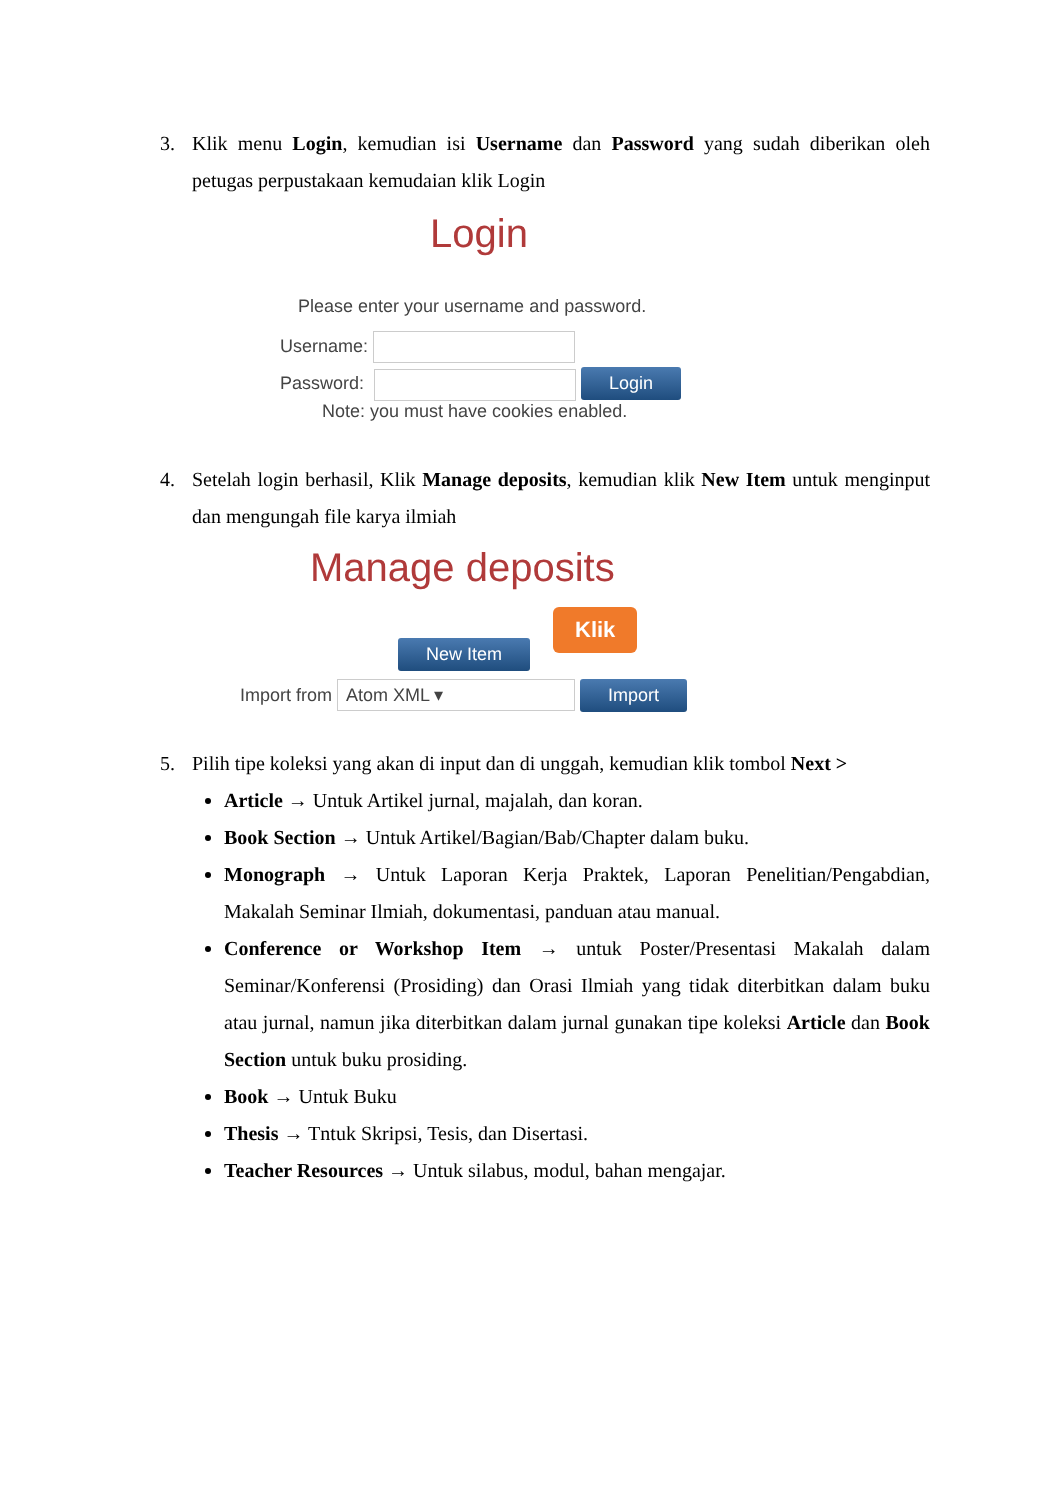3. Klik menu Login, kemudian isi Username dan Password yang sudah diberikan oleh petugas perpustakaan kemudaian klik Login
Login
Please enter your username and password.
Username:
Password: Login
Note: you must have cookies enabled.
4. Setelah login berhasil, Klik Manage deposits, kemudian klik New Item untuk menginput dan mengungah file karya ilmiah
Manage deposits
Klik
New Item
Import from Atom XML ▾ Import
5. Pilih tipe koleksi yang akan di input dan di unggah, kemudian klik tombol Next >
Article → Untuk Artikel jurnal, majalah, dan koran.
Book Section → Untuk Artikel/Bagian/Bab/Chapter dalam buku.
Monograph → Untuk Laporan Kerja Praktek, Laporan Penelitian/Pengabdian, Makalah Seminar Ilmiah, dokumentasi, panduan atau manual.
Conference or Workshop Item → untuk Poster/Presentasi Makalah dalam Seminar/Konferensi (Prosiding) dan Orasi Ilmiah yang tidak diterbitkan dalam buku atau jurnal, namun jika diterbitkan dalam jurnal gunakan tipe koleksi Article dan Book Section untuk buku prosiding.
Book → Untuk Buku
Thesis → Tntuk Skripsi, Tesis, dan Disertasi.
Teacher Resources → Untuk silabus, modul, bahan mengajar.